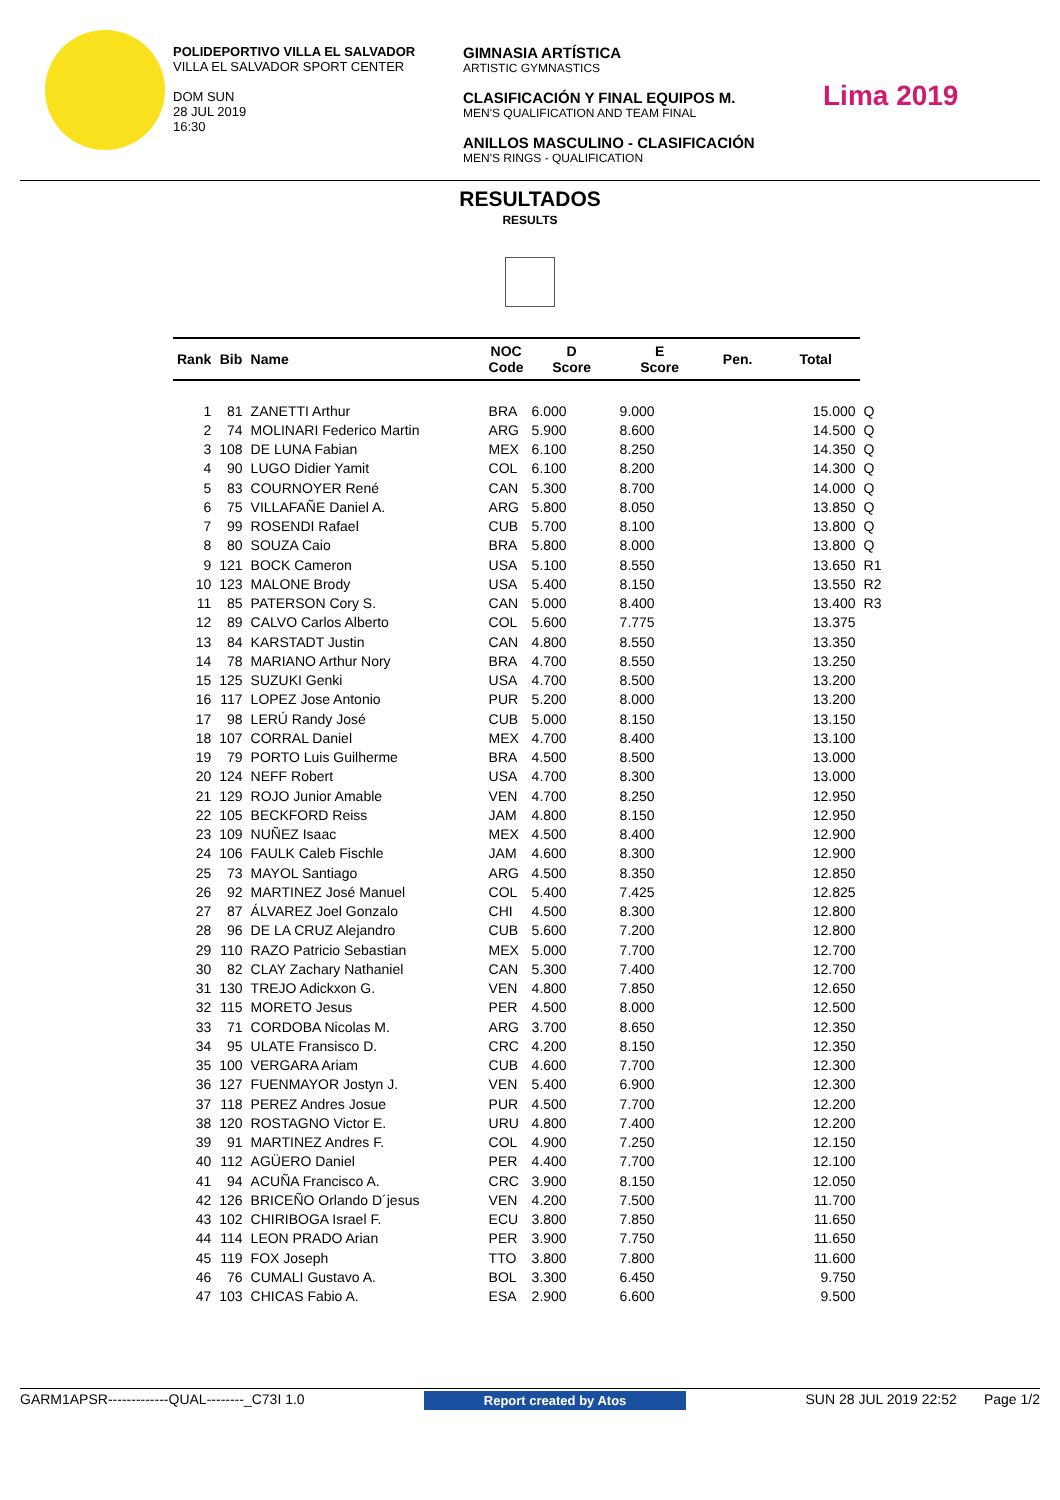POLIDEPORTIVO VILLA EL SALVADOR
VILLA EL SALVADOR SPORT CENTER
DOM SUN
28 JUL 2019
16:30
GIMNASIA ARTÍSTICA
ARTISTIC GYMNASTICS
CLASIFICACIÓN Y FINAL EQUIPOS M.
MEN'S QUALIFICATION AND TEAM FINAL
ANILLOS MASCULINO - CLASIFICACIÓN
MEN'S RINGS - QUALIFICATION
Lima 2019
RESULTADOS
RESULTS
| Rank | Bib | Name | NOC Code | D Score | E Score | Pen. | Total | |
| --- | --- | --- | --- | --- | --- | --- | --- | --- |
| 1 | 81 | ZANETTI Arthur | BRA | 6.000 | 9.000 | | 15.000 | Q |
| 2 | 74 | MOLINARI Federico Martin | ARG | 5.900 | 8.600 | | 14.500 | Q |
| 3 | 108 | DE LUNA Fabian | MEX | 6.100 | 8.250 | | 14.350 | Q |
| 4 | 90 | LUGO Didier Yamit | COL | 6.100 | 8.200 | | 14.300 | Q |
| 5 | 83 | COURNOYER René | CAN | 5.300 | 8.700 | | 14.000 | Q |
| 6 | 75 | VILLAFAÑE Daniel A. | ARG | 5.800 | 8.050 | | 13.850 | Q |
| 7 | 99 | ROSENDI Rafael | CUB | 5.700 | 8.100 | | 13.800 | Q |
| 8 | 80 | SOUZA Caio | BRA | 5.800 | 8.000 | | 13.800 | Q |
| 9 | 121 | BOCK Cameron | USA | 5.100 | 8.550 | | 13.650 | R1 |
| 10 | 123 | MALONE Brody | USA | 5.400 | 8.150 | | 13.550 | R2 |
| 11 | 85 | PATERSON Cory S. | CAN | 5.000 | 8.400 | | 13.400 | R3 |
| 12 | 89 | CALVO Carlos Alberto | COL | 5.600 | 7.775 | | 13.375 | |
| 13 | 84 | KARSTADT Justin | CAN | 4.800 | 8.550 | | 13.350 | |
| 14 | 78 | MARIANO Arthur Nory | BRA | 4.700 | 8.550 | | 13.250 | |
| 15 | 125 | SUZUKI Genki | USA | 4.700 | 8.500 | | 13.200 | |
| 16 | 117 | LOPEZ Jose Antonio | PUR | 5.200 | 8.000 | | 13.200 | |
| 17 | 98 | LERÚ Randy José | CUB | 5.000 | 8.150 | | 13.150 | |
| 18 | 107 | CORRAL Daniel | MEX | 4.700 | 8.400 | | 13.100 | |
| 19 | 79 | PORTO Luis Guilherme | BRA | 4.500 | 8.500 | | 13.000 | |
| 20 | 124 | NEFF Robert | USA | 4.700 | 8.300 | | 13.000 | |
| 21 | 129 | ROJO Junior Amable | VEN | 4.700 | 8.250 | | 12.950 | |
| 22 | 105 | BECKFORD Reiss | JAM | 4.800 | 8.150 | | 12.950 | |
| 23 | 109 | NUÑEZ Isaac | MEX | 4.500 | 8.400 | | 12.900 | |
| 24 | 106 | FAULK Caleb Fischle | JAM | 4.600 | 8.300 | | 12.900 | |
| 25 | 73 | MAYOL Santiago | ARG | 4.500 | 8.350 | | 12.850 | |
| 26 | 92 | MARTINEZ José Manuel | COL | 5.400 | 7.425 | | 12.825 | |
| 27 | 87 | ÁLVAREZ Joel Gonzalo | CHI | 4.500 | 8.300 | | 12.800 | |
| 28 | 96 | DE LA CRUZ Alejandro | CUB | 5.600 | 7.200 | | 12.800 | |
| 29 | 110 | RAZO Patricio Sebastian | MEX | 5.000 | 7.700 | | 12.700 | |
| 30 | 82 | CLAY Zachary Nathaniel | CAN | 5.300 | 7.400 | | 12.700 | |
| 31 | 130 | TREJO Adickxon G. | VEN | 4.800 | 7.850 | | 12.650 | |
| 32 | 115 | MORETO Jesus | PER | 4.500 | 8.000 | | 12.500 | |
| 33 | 71 | CORDOBA Nicolas M. | ARG | 3.700 | 8.650 | | 12.350 | |
| 34 | 95 | ULATE Fransisco D. | CRC | 4.200 | 8.150 | | 12.350 | |
| 35 | 100 | VERGARA Ariam | CUB | 4.600 | 7.700 | | 12.300 | |
| 36 | 127 | FUENMAYOR Jostyn J. | VEN | 5.400 | 6.900 | | 12.300 | |
| 37 | 118 | PEREZ Andres Josue | PUR | 4.500 | 7.700 | | 12.200 | |
| 38 | 120 | ROSTAGNO Victor E. | URU | 4.800 | 7.400 | | 12.200 | |
| 39 | 91 | MARTINEZ Andres F. | COL | 4.900 | 7.250 | | 12.150 | |
| 40 | 112 | AGÜERO Daniel | PER | 4.400 | 7.700 | | 12.100 | |
| 41 | 94 | ACUÑA Francisco A. | CRC | 3.900 | 8.150 | | 12.050 | |
| 42 | 126 | BRICEÑO Orlando D´jesus | VEN | 4.200 | 7.500 | | 11.700 | |
| 43 | 102 | CHIRIBOGA Israel F. | ECU | 3.800 | 7.850 | | 11.650 | |
| 44 | 114 | LEON PRADO Arian | PER | 3.900 | 7.750 | | 11.650 | |
| 45 | 119 | FOX Joseph | TTO | 3.800 | 7.800 | | 11.600 | |
| 46 | 76 | CUMALI Gustavo A. | BOL | 3.300 | 6.450 | | 9.750 | |
| 47 | 103 | CHICAS Fabio A. | ESA | 2.900 | 6.600 | | 9.500 | |
GARM1APSR-------------QUAL--------_C73I 1.0 Report created by Atos SUN 28 JUL 2019 22:52 Page 1/2